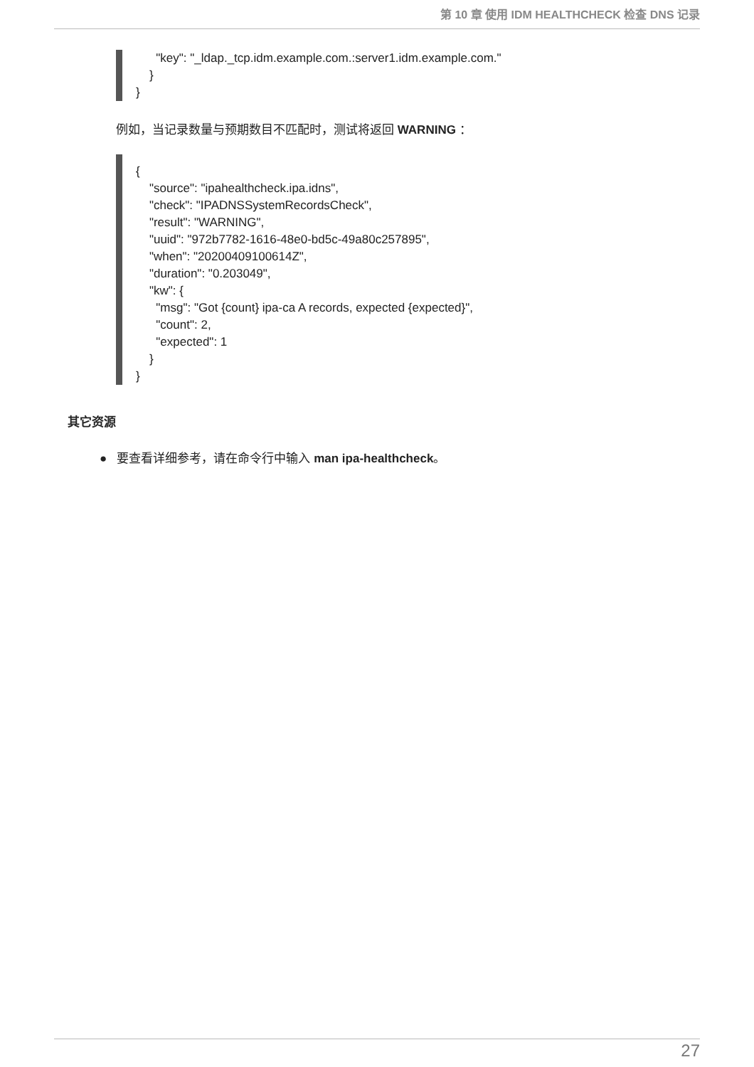第 10 章 使用 IDM HEALTHCHECK 检查 DNS 记录
      "key": "_ldap._tcp.idm.example.com.:server1.idm.example.com."
    }
}
例如，当记录数量与预期数目不匹配时，测试将返回 WARNING ：
{
    "source": "ipahealthcheck.ipa.idns",
    "check": "IPADNSSystemRecordsCheck",
    "result": "WARNING",
    "uuid": "972b7782-1616-48e0-bd5c-49a80c257895",
    "when": "20200409100614Z",
    "duration": "0.203049",
    "kw": {
      "msg": "Got {count} ipa-ca A records, expected {expected}",
      "count": 2,
      "expected": 1
    }
}
其它资源
● 要查看详细参考，请在命令行中输入 man ipa-healthcheck。
27